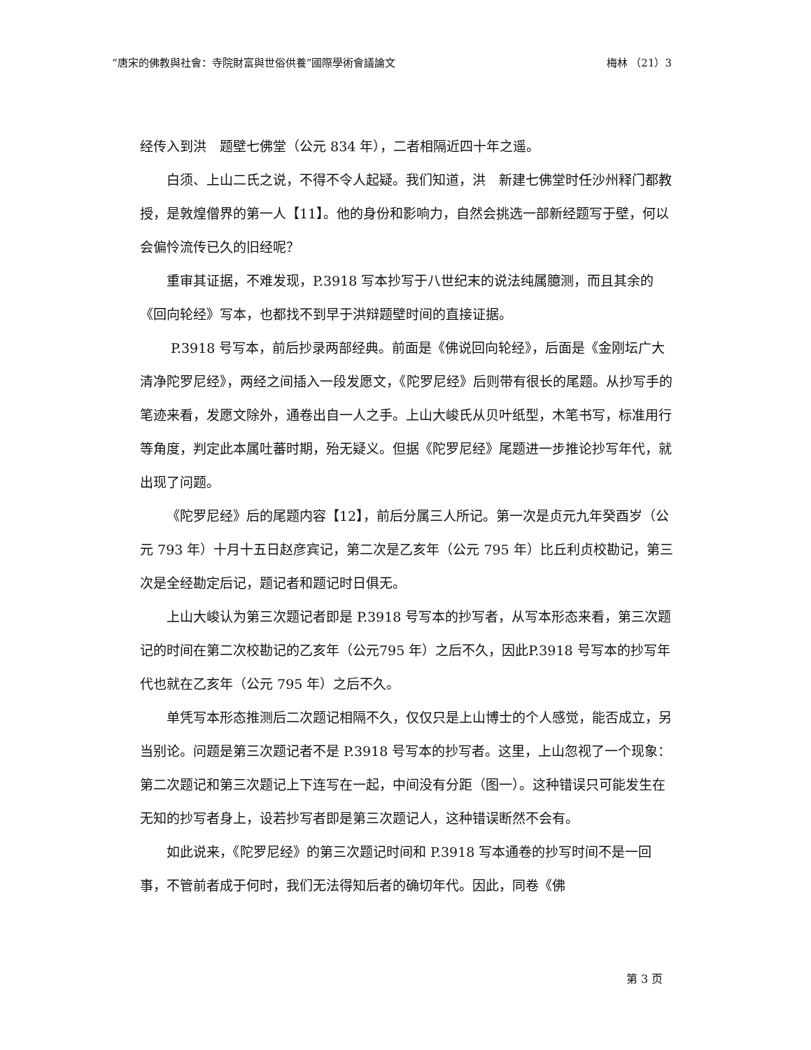“唐宋的佛教與社會：寺院財富與世俗供養”國際學術會議論文 梅林 （21）3
经传入到洪　题壁七佛堂（公元 834 年），二者相隔近四十年之遥。
白须、上山二氏之说，不得不令人起疑。我们知道，洪　新建七佛堂时任沙州释门都教授，是敦煌僧界的第一人【11】。他的身份和影响力，自然会挑选一部新经题写于壁，何以会偏怜流传已久的旧经呢？
重审其证据，不难发现，P.3918 写本抄写于八世纪末的说法纯属臆测，而且其余的《回向轮经》写本，也都找不到早于洪辩题壁时间的直接证据。
P.3918 号写本，前后抄录两部经典。前面是《佛说回向轮经》，后面是《金刚坛广大清净陀罗尼经》，两经之间插入一段发愿文，《陀罗尼经》后则带有很长的尾题。从抄写手的笔迹来看，发愿文除外，通卷出自一人之手。上山大峻氏从贝叶纸型，木笔书写，标准用行等角度，判定此本属吐蕃时期，殆无疑义。但据《陀罗尼经》尾题进一步推论抄写年代，就出现了问题。
《陀罗尼经》后的尾题内容【12】，前后分属三人所记。第一次是贞元九年癸酉岁（公元 793 年）十月十五日赵彦宾记，第二次是乙亥年（公元 795 年）比丘利贞校勘记，第三次是全经勘定后记，题记者和题记时日俱无。
上山大峻认为第三次题记者即是 P.3918 号写本的抄写者，从写本形态来看，第三次题记的时间在第二次校勘记的乙亥年（公元795 年）之后不久，因此P.3918 号写本的抄写年代也就在乙亥年（公元 795 年）之后不久。
单凭写本形态推测后二次题记相隔不久，仅仅只是上山博士的个人感觉，能否成立，另当别论。问题是第三次题记者不是 P.3918 号写本的抄写者。这里，上山忽视了一个现象：第二次题记和第三次题记上下连写在一起，中间没有分距（图一）。这种错误只可能发生在无知的抄写者身上，设若抄写者即是第三次题记人，这种错误断然不会有。
如此说来，《陀罗尼经》的第三次题记时间和 P.3918 写本通卷的抄写时间不是一回事，不管前者成于何时，我们无法得知后者的确切年代。因此，同卷《佛
第 3 页